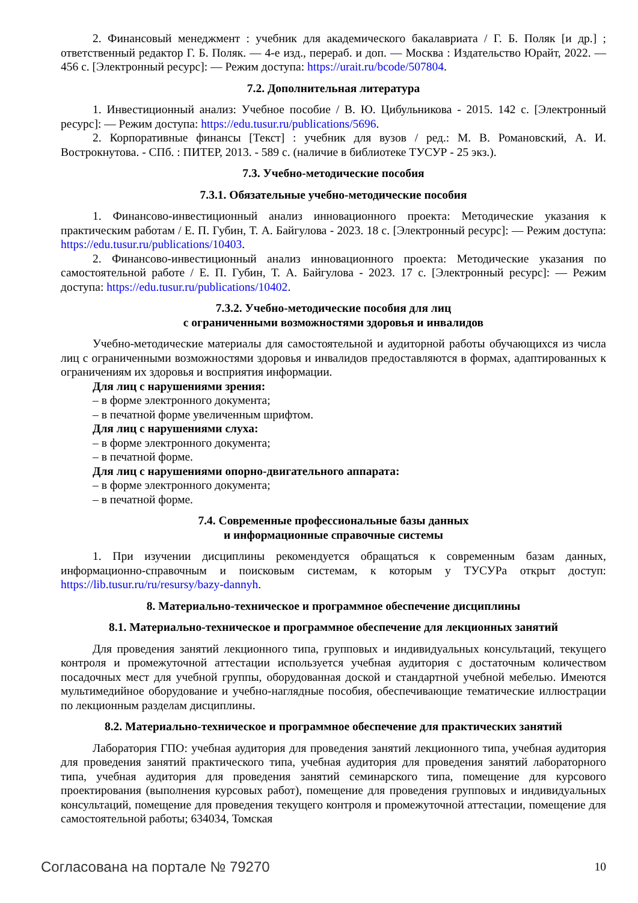2. Финансовый менеджмент : учебник для академического бакалавриата / Г. Б. Поляк [и др.] ; ответственный редактор Г. Б. Поляк. — 4-е изд., перераб. и доп. — Москва : Издательство Юрайт, 2022. — 456 с. [Электронный ресурс]: — Режим доступа: https://urait.ru/bcode/507804.
7.2. Дополнительная литература
1. Инвестиционный анализ: Учебное пособие / В. Ю. Цибульникова - 2015. 142 с. [Электронный ресурс]: — Режим доступа: https://edu.tusur.ru/publications/5696.
2. Корпоративные финансы [Текст] : учебник для вузов / ред.: М. В. Романовский, А. И. Вострокнутова. - СПб. : ПИТЕР, 2013. - 589 с. (наличие в библиотеке ТУСУР - 25 экз.).
7.3. Учебно-методические пособия
7.3.1. Обязательные учебно-методические пособия
1. Финансово-инвестиционный анализ инновационного проекта: Методические указания к практическим работам / Е. П. Губин, Т. А. Байгулова - 2023. 18 с. [Электронный ресурс]: — Режим доступа: https://edu.tusur.ru/publications/10403.
2. Финансово-инвестиционный анализ инновационного проекта: Методические указания по самостоятельной работе / Е. П. Губин, Т. А. Байгулова - 2023. 17 с. [Электронный ресурс]: — Режим доступа: https://edu.tusur.ru/publications/10402.
7.3.2. Учебно-методические пособия для лиц
с ограниченными возможностями здоровья и инвалидов
Учебно-методические материалы для самостоятельной и аудиторной работы обучающихся из числа лиц с ограниченными возможностями здоровья и инвалидов предоставляются в формах, адаптированных к ограничениям их здоровья и восприятия информации.
Для лиц с нарушениями зрения:
– в форме электронного документа;
– в печатной форме увеличенным шрифтом.
Для лиц с нарушениями слуха:
– в форме электронного документа;
– в печатной форме.
Для лиц с нарушениями опорно-двигательного аппарата:
– в форме электронного документа;
– в печатной форме.
7.4. Современные профессиональные базы данных
и информационные справочные системы
1. При изучении дисциплины рекомендуется обращаться к современным базам данных, информационно-справочным и поисковым системам, к которым у ТУСУРа открыт доступ: https://lib.tusur.ru/ru/resursy/bazy-dannyh.
8. Материально-техническое и программное обеспечение дисциплины
8.1. Материально-техническое и программное обеспечение для лекционных занятий
Для проведения занятий лекционного типа, групповых и индивидуальных консультаций, текущего контроля и промежуточной аттестации используется учебная аудитория с достаточным количеством посадочных мест для учебной группы, оборудованная доской и стандартной учебной мебелью. Имеются мультимедийное оборудование и учебно-наглядные пособия, обеспечивающие тематические иллюстрации по лекционным разделам дисциплины.
8.2. Материально-техническое и программное обеспечение для практических занятий
Лаборатория ГПО: учебная аудитория для проведения занятий лекционного типа, учебная аудитория для проведения занятий практического типа, учебная аудитория для проведения занятий лабораторного типа, учебная аудитория для проведения занятий семинарского типа, помещение для курсового проектирования (выполнения курсовых работ), помещение для проведения групповых и индивидуальных консультаций, помещение для проведения текущего контроля и промежуточной аттестации, помещение для самостоятельной работы; 634034, Томская
Согласована на портале № 79270 10